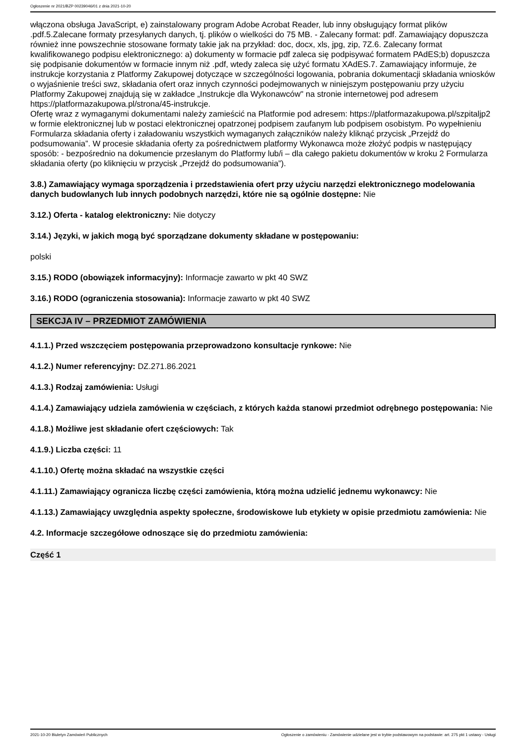Ogłoszenie nr 2021/BZP 00239046/01 z dnia 2021-10-20
włączona obsługa JavaScript, e) zainstalowany program Adobe Acrobat Reader, lub inny obsługujący format plików .pdf.5.Zalecane formaty przesyłanych danych, tj. plików o wielkości do 75 MB. - Zalecany format: pdf. Zamawiający dopuszcza również inne powszechnie stosowane formaty takie jak na przykład: doc, docx, xls, jpg, zip, 7Z.6. Zalecany format kwalifikowanego podpisu elektronicznego: a) dokumenty w formacie pdf zaleca się podpisywać formatem PAdES;b) dopuszcza się podpisanie dokumentów w formacie innym niż .pdf, wtedy zaleca się użyć formatu XAdES.7. Zamawiający informuje, że instrukcje korzystania z Platformy Zakupowej dotyczące w szczególności logowania, pobrania dokumentacji składania wniosków o wyjaśnienie treści swz, składania ofert oraz innych czynności podejmowanych w niniejszym postępowaniu przy użyciu Platformy Zakupowej znajdują się w zakładce „Instrukcje dla Wykonawców" na stronie internetowej pod adresem https://platformazakupowa.pl/strona/45-instrukcje.
Ofertę wraz z wymaganymi dokumentami należy zamieścić na Platformie pod adresem: https://platformazakupowa.pl/szpitaljp2 w formie elektronicznej lub w postaci elektronicznej opatrzonej podpisem zaufanym lub podpisem osobistym. Po wypełnieniu Formularza składania oferty i załadowaniu wszystkich wymaganych załączników należy kliknąć przycisk „Przejdź do podsumowania”. W procesie składania oferty za pośrednictwem platformy Wykonawca może złożyć podpis w następujący sposób: - bezpośrednio na dokumencie przesłanym do Platformy lub/i – dla całego pakietu dokumentów w kroku 2 Formularza składania oferty (po kliknięciu w przycisk „Przejdź do podsumowania”).
3.8.) Zamawiający wymaga sporządzenia i przedstawienia ofert przy użyciu narzędzi elektronicznego modelowania danych budowlanych lub innych podobnych narzędzi, które nie są ogólnie dostępne: Nie
3.12.) Oferta - katalog elektroniczny: Nie dotyczy
3.14.) Języki, w jakich mogą być sporządzane dokumenty składane w postępowaniu:
polski
3.15.) RODO (obowiązek informacyjny): Informacje zawarto w pkt 40 SWZ
3.16.) RODO (ograniczenia stosowania): Informacje zawarto w pkt 40 SWZ
SEKCJA IV – PRZEDMIOT ZAMÓWIENIA
4.1.1.) Przed wszczęciem postępowania przeprowadzono konsultacje rynkowe: Nie
4.1.2.) Numer referencyjny: DZ.271.86.2021
4.1.3.) Rodzaj zamówienia: Usługi
4.1.4.) Zamawiający udziela zamówienia w częściach, z których każda stanowi przedmiot odrębnego postępowania: Nie
4.1.8.) Możliwe jest składanie ofert częściowych: Tak
4.1.9.) Liczba części: 11
4.1.10.) Ofertę można składać na wszystkie części
4.1.11.) Zamawiający ogranicza liczbę części zamówienia, którą można udzielić jednemu wykonawcy: Nie
4.1.13.) Zamawiający uwzględnia aspekty społeczne, środowiskowe lub etykiety w opisie przedmiotu zamówienia: Nie
4.2. Informacje szczegółowe odnoszące się do przedmiotu zamówienia:
Część 1
2021-10-20 Biuletyn Zamówień Publicznych Ogłoszenie o zamówieniu - Zamówienie udzielane jest w trybie podstawowym na podstawie: art. 275 pkt 1 ustawy - Usługi